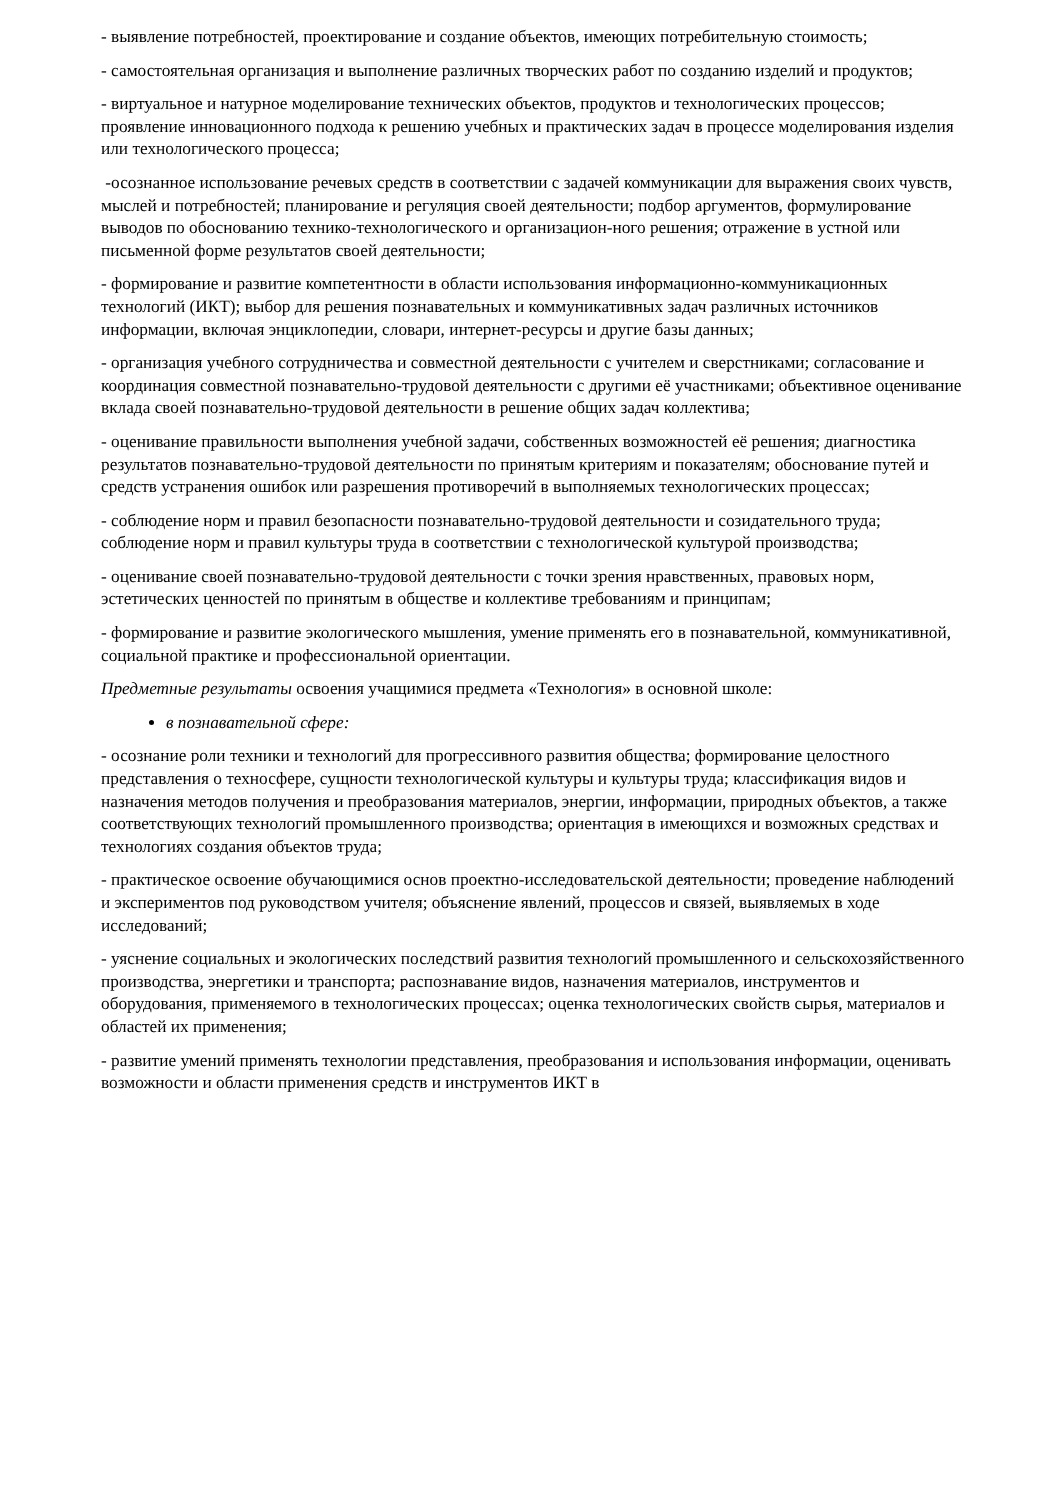- выявление потребностей, проектирование и создание объектов, имеющих потребительную стоимость;
- самостоятельная организация и выполнение различных творческих работ по созданию изделий и продуктов;
- виртуальное и натурное моделирование технических объектов, продуктов и технологических процессов; проявление инновационного подхода к решению учебных и практических задач в процессе моделирования изделия или технологического процесса;
-осознанное использование речевых средств в соответствии с задачей коммуникации для выражения своих чувств, мыслей и потребностей; планирование и регуляция своей деятельности; подбор аргументов, формулирование выводов по обоснованию технико-технологического и организацион-ного решения; отражение в устной или письменной форме результатов своей деятельности;
- формирование и развитие компетентности в области использования информационно-коммуникационных технологий (ИКТ); выбор для решения познавательных и коммуникативных задач различных источников информации, включая энциклопедии, словари, интернет-ресурсы и другие базы данных;
- организация учебного сотрудничества и совместной деятельности с учителем и сверстниками; согласование и координация совместной познавательно-трудовой деятельности с другими её участниками; объективное оценивание вклада своей познавательно-трудовой деятельности в решение общих задач коллектива;
- оценивание правильности выполнения учебной задачи, собственных возможностей её решения; диагностика результатов познавательно-трудовой деятельности по принятым критериям и показателям; обоснование путей и средств устранения ошибок или разрешения противоречий в выполняемых технологических процессах;
- соблюдение норм и правил безопасности познавательно-трудовой деятельности и созидательного труда; соблюдение норм и правил культуры труда в соответствии с технологической культурой производства;
- оценивание своей познавательно-трудовой деятельности с точки зрения нравственных, правовых норм, эстетических ценностей по принятым в обществе и коллективе требованиям и принципам;
- формирование и развитие экологического мышления, умение применять его в познавательной, коммуникативной, социальной практике и профессиональной ориентации.
Предметные результаты освоения учащимися предмета «Технология» в основной школе:
в познавательной сфере:
- осознание роли техники и технологий для прогрессивного развития общества; формирование целостного представления о техносфере, сущности технологической культуры и культуры труда; классификация видов и назначения методов получения и преобразования материалов, энергии, информации, природных объектов, а также соответствующих технологий промышленного производства; ориентация в имеющихся и возможных средствах и технологиях создания объектов труда;
- практическое освоение обучающимися основ проектно-исследовательской деятельности; проведение наблюдений и экспериментов под руководством учителя; объяснение явлений, процессов и связей, выявляемых в ходе исследований;
- уяснение социальных и экологических последствий развития технологий промышленного и сельскохозяйственного производства, энергетики и транспорта; распознавание видов, назначения материалов, инструментов и оборудования, применяемого в технологических процессах; оценка технологических свойств сырья, материалов и областей их применения;
- развитие умений применять технологии представления, преобразования и использования информации, оценивать возможности и области применения средств и инструментов ИКТ в